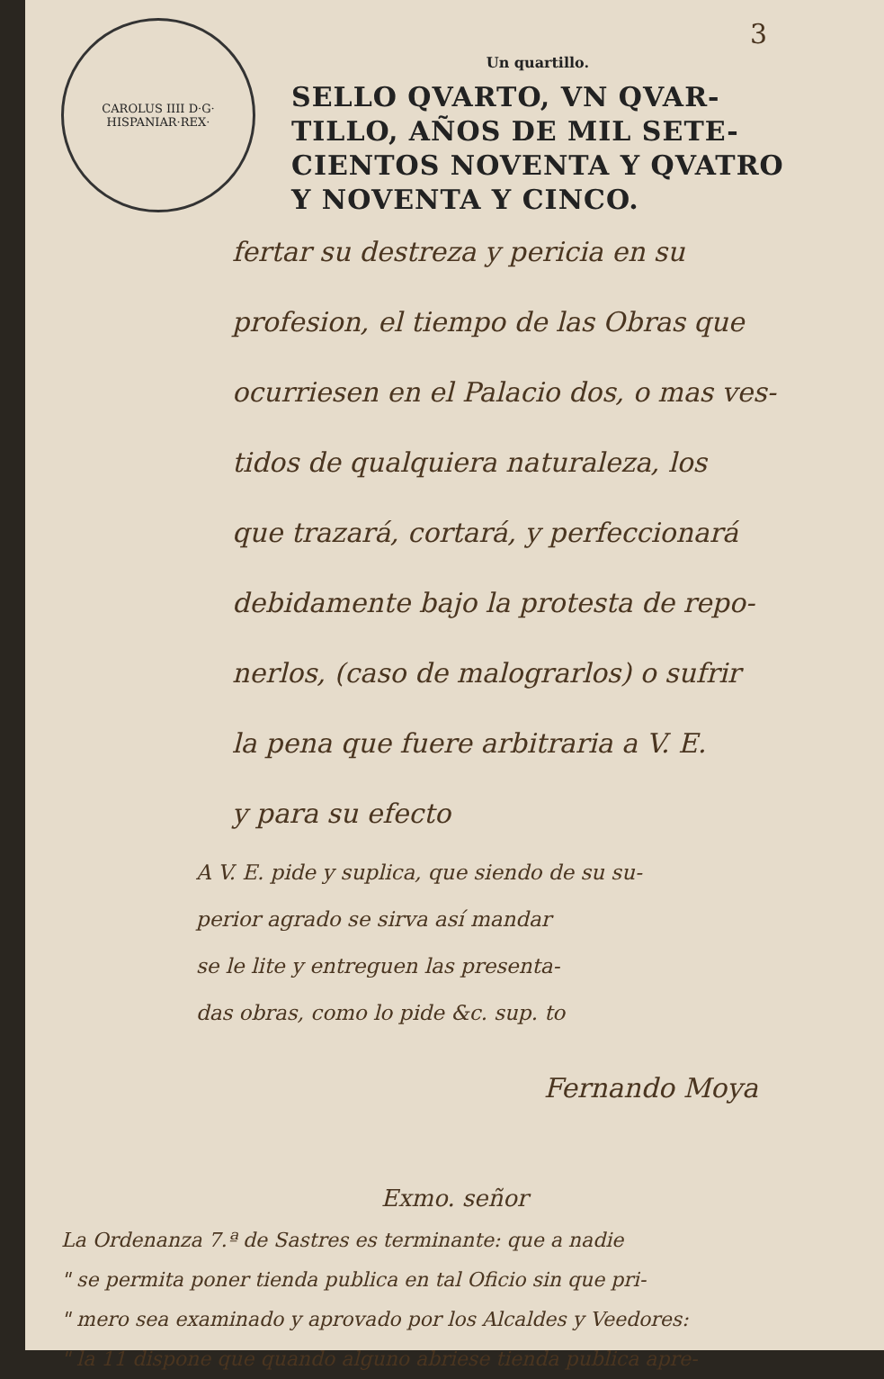3
CAROLUS IIII D·G· HISPANIAR·REX·
Un quartillo.
SELLO QVARTO, VN QVAR-
TILLO, AÑOS DE MIL SETE-
CIENTOS NOVENTA Y QVATRO
Y NOVENTA Y CINCO.
fertar su destreza y pericia en su
profesion, el tiempo de las Obras que
ocurriesen en el Palacio dos, o mas ves-
tidos de qualquiera naturaleza, los
que trazará, cortará, y perfeccionará
debidamente bajo la protesta de repo-
nerlos, (caso de malograrlos) o sufrir
la pena que fuere arbitraria a V. E.
y para su efecto
A V. E. pide y suplica, que siendo de su su-
perior agrado se sirva así mandar
se le lite y entreguen las presenta-
das obras, como lo pide &c. sup. to
Fernando Moya
Exmo. señor
La Ordenanza 7.ª de Sastres es terminante: que a nadie
" se permita poner tienda publica en tal Oficio sin que pri-
" mero sea examinado y aprovado por los Alcaldes y Veedores:
" la 11 dispone que quando alguno abriese tienda publica apre-